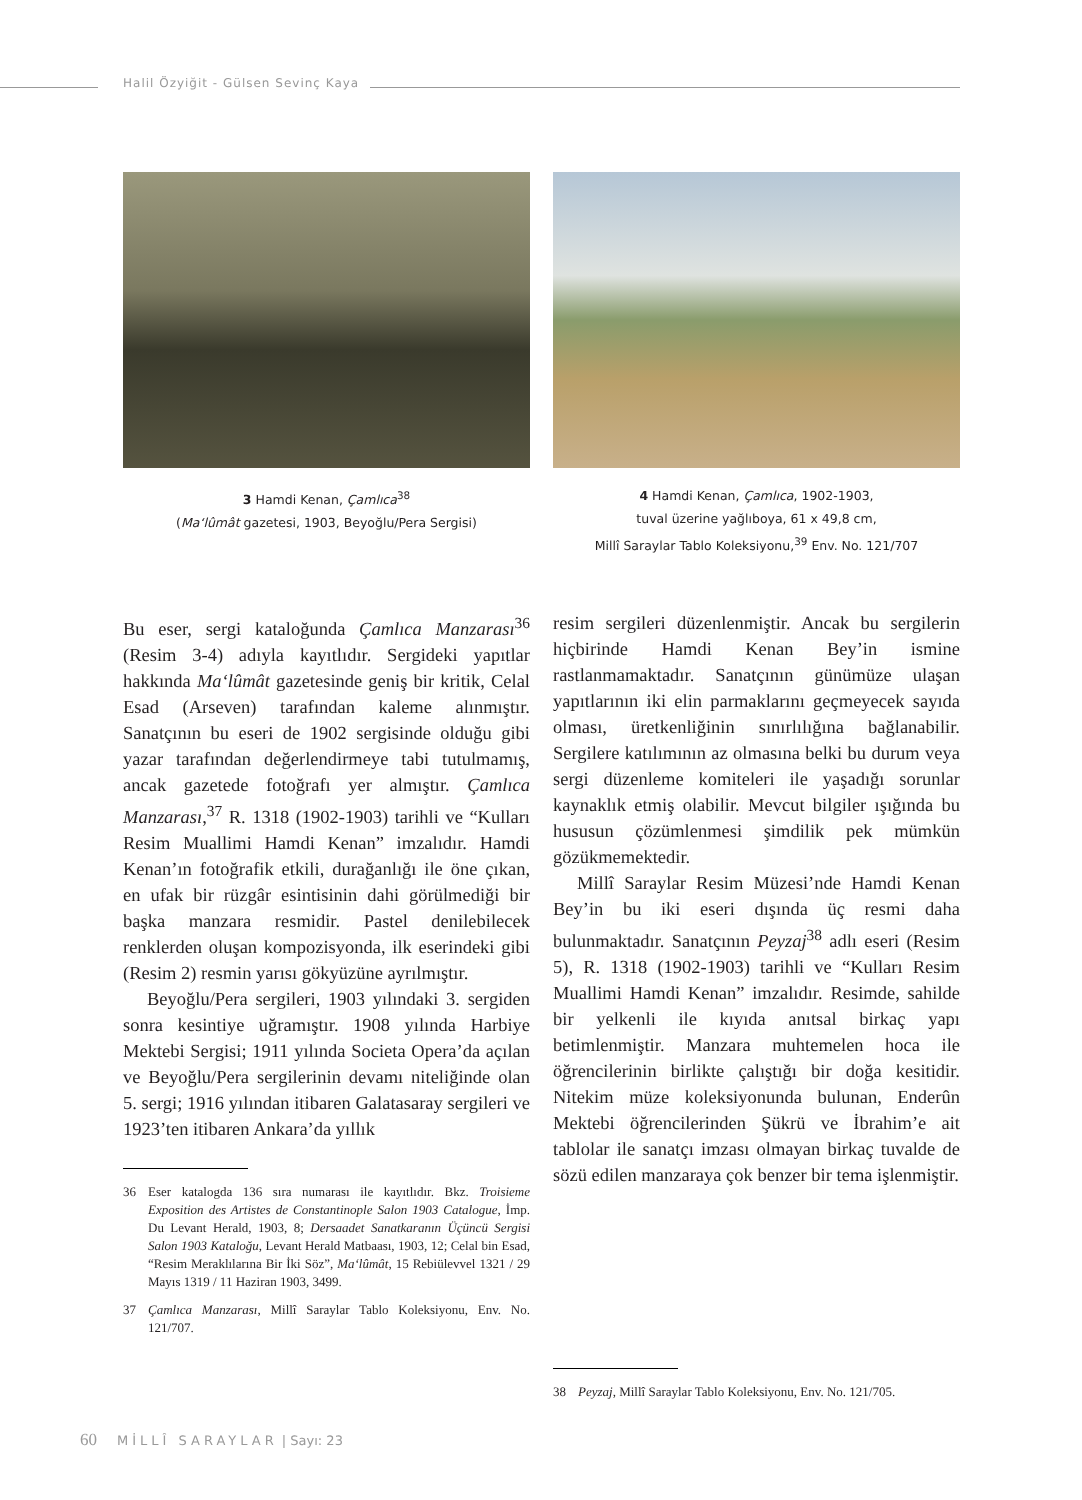Halil Özyiğit - Gülsen Sevinç Kaya
3 Hamdi Kenan, Çamlıca<sup>38</sup>
(Ma‘lûmât gazetesi, 1903, Beyoğlu/Pera Sergisi)
4 Hamdi Kenan, Çamlıca, 1902-1903,
tuval üzerine yağlıboya, 61 x 49,8 cm,
Millî Saraylar Tablo Koleksiyonu,<sup>39</sup> Env. No. 121/707
Bu eser, sergi kataloğunda Çamlıca Manzarası<sup>36</sup> (Resim 3-4) adıyla kayıtlıdır. Sergideki yapıtlar hakkında Ma‘lûmât gazetesinde geniş bir kritik, Celal Esad (Arseven) tarafından kaleme alınmıştır. Sanatçının bu eseri de 1902 sergisinde olduğu gibi yazar tarafından değerlendirmeye tabi tutulmamış, ancak gazetede fotoğrafı yer almıştır. Çamlıca Manzarası,<sup>37</sup> R. 1318 (1902-1903) tarihli ve “Kulları Resim Muallimi Hamdi Kenan” imzalıdır. Hamdi Kenan’ın fotoğrafik etkili, durağanlığı ile öne çıkan, en ufak bir rüzgâr esintisinin dahi görülmediği bir başka manzara resmidir. Pastel denilebilecek renklerden oluşan kompozisyonda, ilk eserindeki gibi (Resim 2) resmin yarısı gökyüzüne ayrılmıştır.
Beyoğlu/Pera sergileri, 1903 yılındaki 3. sergiden sonra kesintiye uğramıştır. 1908 yılında Harbiye Mektebi Sergisi; 1911 yılında Societa Opera’da açılan ve Beyoğlu/Pera sergilerinin devamı niteliğinde olan 5. sergi; 1916 yılından itibaren Galatasaray sergileri ve 1923’ten itibaren Ankara’da yıllık
36 Eser katalogda 136 sıra numarası ile kayıtlıdır. Bkz. Troisieme Exposition des Artistes de Constantinople Salon 1903 Catalogue, İmp. Du Levant Herald, 1903, 8; Dersaadet Sanatkaranın Üçüncü Sergisi Salon 1903 Kataloğu, Levant Herald Matbaası, 1903, 12; Celal bin Esad, “Resim Meraklılarına Bir İki Söz”, Ma‘lûmât, 15 Rebiülevvel 1321 / 29 Mayıs 1319 / 11 Haziran 1903, 3499.
37 Çamlıca Manzarası, Millî Saraylar Tablo Koleksiyonu, Env. No. 121/707.
resim sergileri düzenlenmiştir. Ancak bu sergilerin hiçbirinde Hamdi Kenan Bey’in ismine rastlanmamaktadır. Sanatçının günümüze ulaşan yapıtlarının iki elin parmaklarını geçmeyecek sayıda olması, üretkenliğinin sınırlılığına bağlanabilir. Sergilere katılımının az olmasına belki bu durum veya sergi düzenleme komiteleri ile yaşadığı sorunlar kaynaklık etmiş olabilir. Mevcut bilgiler ışığında bu hususun çözümlenmesi şimdilik pek mümkün gözükmemektedir.
Millî Saraylar Resim Müzesi’nde Hamdi Kenan Bey’in bu iki eseri dışında üç resmi daha bulunmaktadır. Sanatçının Peyzaj<sup>38</sup> adlı eseri (Resim 5), R. 1318 (1902-1903) tarihli ve “Kulları Resim Muallimi Hamdi Kenan” imzalıdır. Resimde, sahilde bir yelkenli ile kıyıda anıtsal birkaç yapı betimlenmiştir. Manzara muhtemelen hoca ile öğrencilerinin birlikte çalıştığı bir doğa kesitidir. Nitekim müze koleksiyonunda bulunan, Enderûn Mektebi öğrencilerinden Şükrü ve İbrahim’e ait tablolar ile sanatçı imzası olmayan birkaç tuvalde de sözü edilen manzaraya çok benzer bir tema işlenmiştir.
38 Peyzaj, Millî Saraylar Tablo Koleksiyonu, Env. No. 121/705.
60 MİLLÎ SARAYLAR | Sayı: 23